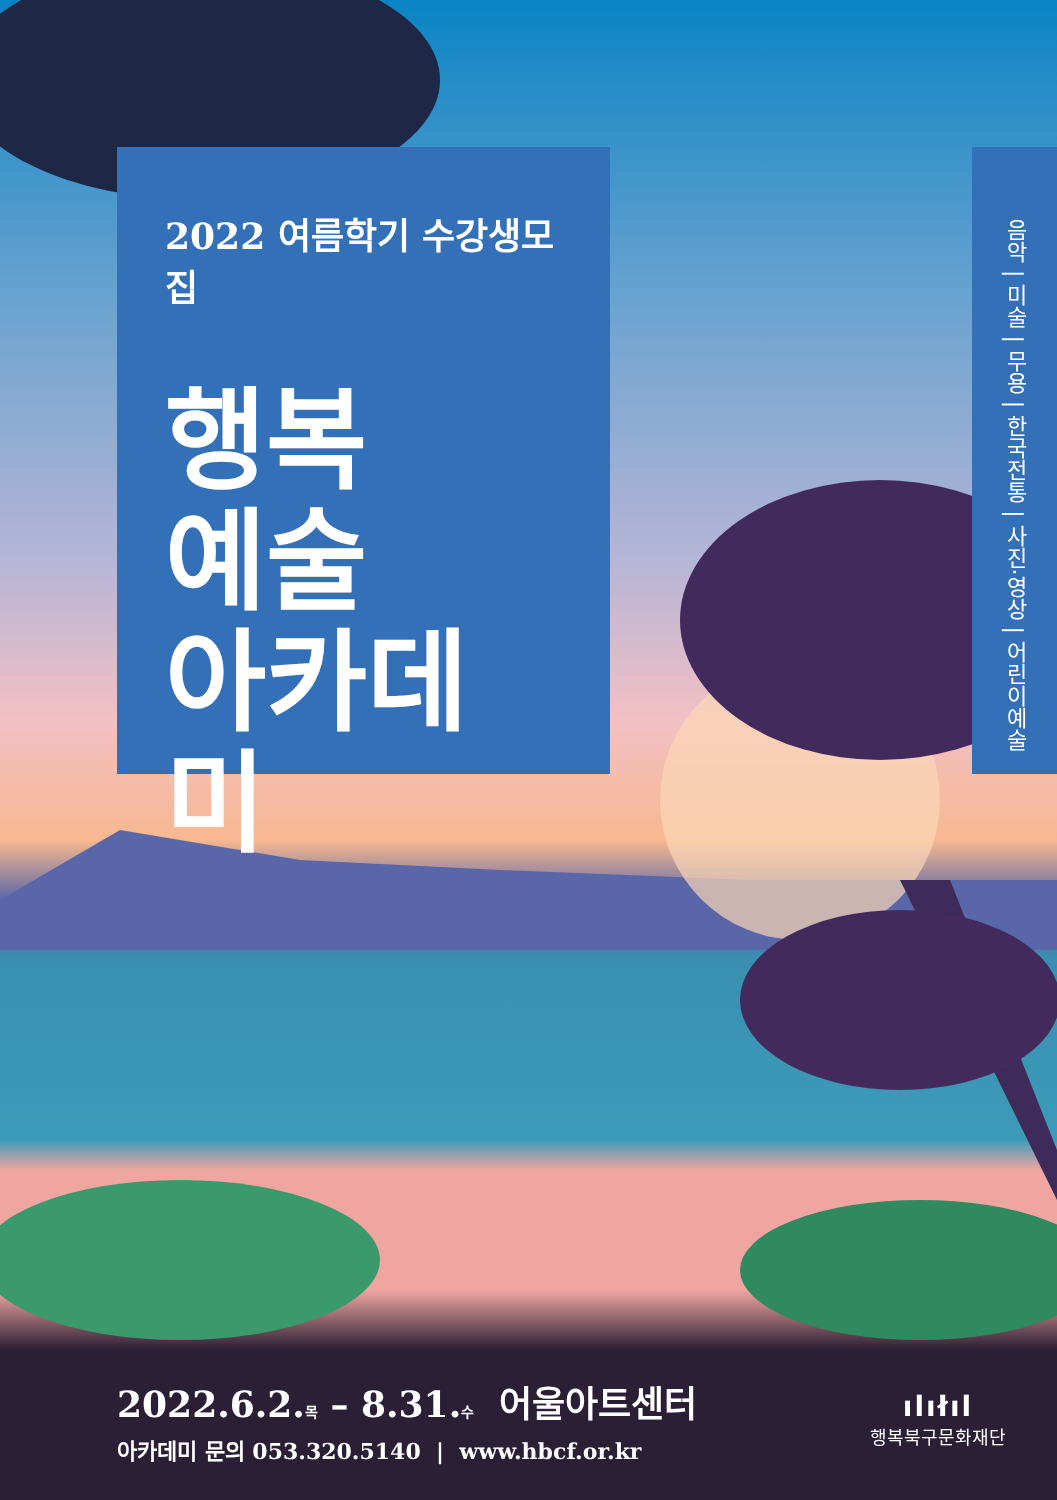2022 여름학기 수강생모집
행복
예술
아카데미
음악 | 미술 | 무용 | 한국전통 | 사진·영상 | 어린이예술
2022.6.2.목 – 8.31.수 어울아트센터
아카데미 문의 053.320.5140 | www.hbcf.or.kr
ılıłıl
행복북구문화재단